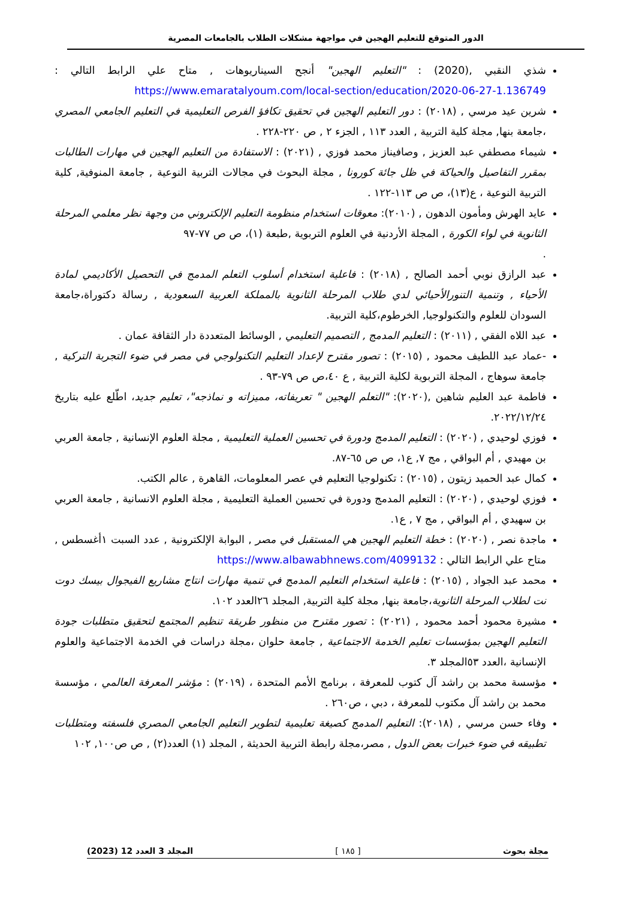الدور المتوقع للتعليم الهجين في مواجهة مشكلات الطلاب بالجامعات المصرية
شذي النقبي ,(2020) : "التعليم الهجين" أنجح السيناريوهات , متاح علي الرابط التالي : https://www.emaratalyoum.com/local-section/education/2020-06-27-1.136749
شرين عيد مرسي , (٢٠١٨) : دور التعليم الهجين في تحقيق تكافؤ الفرص التعليمية في التعليم الجامعي المصري ،جامعة بنها, مجلة كلية التربية , العدد ١١٣ , الجزء ٢ , ص ٢٢٠-٢٢٨ .
شيماء مصطفي عبد العزيز , وصافيناز محمد فوزي , (٢٠٢١) : الاستفادة من التعليم الهجين في مهارات الطالبات بمقرر التفاصيل والحياكة في ظل جائة كورونا , مجلة البحوث في مجالات التربية النوعية , جامعة المنوفية, كلية التربية النوعية ، ع(١٣)، ص ص ١١٣-١٢٢ .
عايد الهرش ومأمون الدهون , (٢٠١٠): معوقات استخدام منظومة التعليم الإلكتروني من وجهة نظر معلمي المرحلة الثانوية في لواء الكورة , المجلة الأردنية في العلوم التربوية ,طبعة (١)، ص ص ٧٧-٩٧
.
عبد الرازق نوبي أحمد الصالح , (٢٠١٨) : فاعلية استخدام أسلوب التعلم المدمج في التحصيل الأكاديمي لمادة الأحياء , وتنمية التنورالأحيائي لدي طلاب المرحلة الثانوية بالمملكة العربية السعودية , رسالة دكتوراة،جامعة السودان للعلوم والتكنولوجيا, الخرطوم،كلية التربية.
عبد اللاه الفقي , (٢٠١١) : التعليم المدمج , التصميم التعليمي , الوسائط المتعددة دار الثقافة عمان .
-عماد عبد اللطيف محمود , (٢٠١٥) : تصور مقترح لإعداد التعليم التكنولوجي في مصر في ضوء التجربة التركية , جامعة سوهاج ، المجلة التربوية لكلية التربية , ع ٤٠،ص ص ٧٩-٩٣ .
فاطمة عبد العليم شاهين ,(٢٠٢٠): "التعلم الهجين " تعريفاته، مميزاته و نماذجه"، تعليم جديد، اطّلع عليه بتاريخ ٢٠٢٢/١٢/٢٤.
فوزي لوحيدي , (٢٠٢٠) : التعليم المدمج ودورة في تحسين العملية التعليمية , مجلة العلوم الإنسانية , جامعة العربي بن مهيدي , أم البواقي , مج ٧, ع١، ص ص ٦٥-٨٧.
كمال عبد الحميد زيتون , (٢٠١٥) : تكنولوجيا التعليم في عصر المعلومات، القاهرة , عالم الكتب.
فوزي لوحيدي , (٢٠٢٠) : التعليم المدمج ودورة في تحسين العملية التعليمية , مجلة العلوم الانسانية , جامعة العربي بن سهيدي , أم البواقي , مج ٧ , ع١.
ماجدة نصر , (٢٠٢٠) : خطة التعليم الهجين هي المستقبل في مصر , البوابة الإلكترونية , عدد السبت ١أغسطس , متاح علي الرابط التالي : https://www.albawabhnews.com/4099132
محمد عبد الجواد , (٢٠١٥) : فاعلية استخدام التعليم المدمج في تنمية مهارات انتاج مشاريع الفيجوال بيسك دوت نت لطلاب المرحلة الثانوية،جامعة بنها, مجلة كلية التربية, المجلد ٢٦العدد ١٠٢.
مشيرة محمود أحمد محمود , (٢٠٢١) : تصور مقترح من منظور طريقة تنظيم المجتمع لتحقيق متطلبات جودة التعليم الهجين بمؤسسات تعليم الخدمة الاجتماعية , جامعة حلوان ،مجلة دراسات في الخدمة الاجتماعية والعلوم الإنسانية ،العدد ٥٣المجلد ٣.
مؤسسة محمد بن راشد آل كتوب للمعرفة ، برنامج الأمم المتحدة ، (٢٠١٩) : مؤشر المعرفة العالمي ، مؤسسة محمد بن راشد آل مكتوب للمعرفة ، دبي ، ص٢٦٠ .
وفاء حسن مرسي , (٢٠١٨): التعليم المدمج كصيغة تعليمية لتطوير التعليم الجامعي المصري فلسفته ومتطلبات تطبيقه في ضوء خبرات بعض الدول , مصر،مجلة رابطة التربية الحديثة , المجلد (١) العدد(٢) , ص ص١٠٠, ١٠٢
مجلة بحوث [ ١٨٥ ] المجلد 3 العدد 12 (2023)